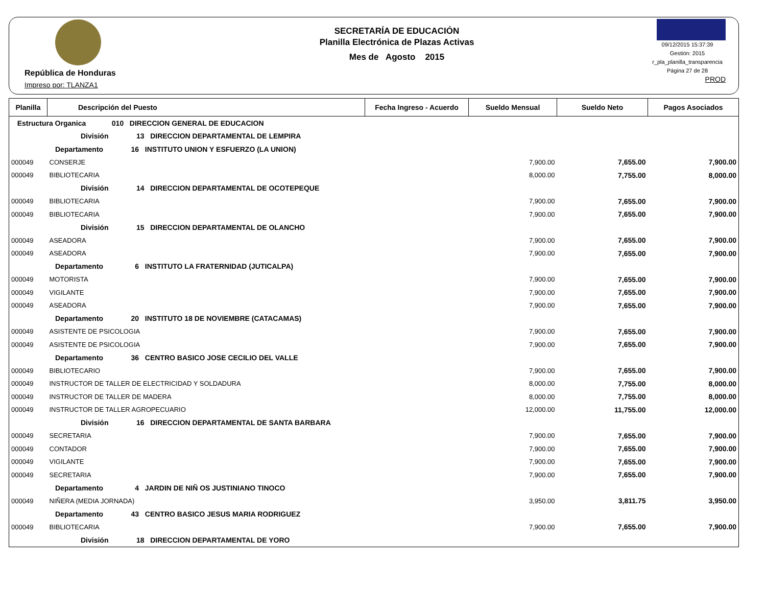República de Honduras
Impreso por: TLANZA1
SECRETARÍA DE EDUCACIÓN
Planilla Electrónica de Plazas Activas
Mes de Agosto 2015
09/12/2015 15:37:39
Gestión: 2015
r_pla_planilla_transparencia
Página 27 de 28
PROD
| Planilla | Descripción del Puesto | Fecha Ingreso - Acuerdo | Sueldo Mensual | Sueldo Neto | Pagos Asociados |
| --- | --- | --- | --- | --- | --- |
| Estructura Organica 010 DIRECCION GENERAL DE EDUCACION | | | | | |
| División 13 DIRECCION DEPARTAMENTAL DE LEMPIRA | | | | | |
| Departamento 16 INSTITUTO UNION Y ESFUERZO (LA UNION) | | | | | |
| 000049 | CONSERJE | | 7,900.00 | 7,655.00 | 7,900.00 |
| 000049 | BIBLIOTECARIA | | 8,000.00 | 7,755.00 | 8,000.00 |
| División 14 DIRECCION DEPARTAMENTAL DE OCOTEPEQUE | | | | | |
| 000049 | BIBLIOTECARIA | | 7,900.00 | 7,655.00 | 7,900.00 |
| 000049 | BIBLIOTECARIA | | 7,900.00 | 7,655.00 | 7,900.00 |
| División 15 DIRECCION DEPARTAMENTAL DE OLANCHO | | | | | |
| 000049 | ASEADORA | | 7,900.00 | 7,655.00 | 7,900.00 |
| 000049 | ASEADORA | | 7,900.00 | 7,655.00 | 7,900.00 |
| Departamento 6 INSTITUTO LA FRATERNIDAD (JUTICALPA) | | | | | |
| 000049 | MOTORISTA | | 7,900.00 | 7,655.00 | 7,900.00 |
| 000049 | VIGILANTE | | 7,900.00 | 7,655.00 | 7,900.00 |
| 000049 | ASEADORA | | 7,900.00 | 7,655.00 | 7,900.00 |
| Departamento 20 INSTITUTO 18 DE NOVIEMBRE (CATACAMAS) | | | | | |
| 000049 | ASISTENTE DE PSICOLOGIA | | 7,900.00 | 7,655.00 | 7,900.00 |
| 000049 | ASISTENTE DE PSICOLOGIA | | 7,900.00 | 7,655.00 | 7,900.00 |
| Departamento 36 CENTRO BASICO JOSE CECILIO DEL VALLE | | | | | |
| 000049 | BIBLIOTECARIO | | 7,900.00 | 7,655.00 | 7,900.00 |
| 000049 | INSTRUCTOR DE TALLER DE ELECTRICIDAD Y SOLDADURA | | 8,000.00 | 7,755.00 | 8,000.00 |
| 000049 | INSTRUCTOR DE TALLER DE MADERA | | 8,000.00 | 7,755.00 | 8,000.00 |
| 000049 | INSTRUCTOR DE TALLER AGROPECUARIO | | 12,000.00 | 11,755.00 | 12,000.00 |
| División 16 DIRECCION DEPARTAMENTAL DE SANTA BARBARA | | | | | |
| 000049 | SECRETARIA | | 7,900.00 | 7,655.00 | 7,900.00 |
| 000049 | CONTADOR | | 7,900.00 | 7,655.00 | 7,900.00 |
| 000049 | VIGILANTE | | 7,900.00 | 7,655.00 | 7,900.00 |
| 000049 | SECRETARIA | | 7,900.00 | 7,655.00 | 7,900.00 |
| Departamento 4 JARDIN DE NIÑ OS JUSTINIANO TINOCO | | | | | |
| 000049 | NIÑERA (MEDIA JORNADA) | | 3,950.00 | 3,811.75 | 3,950.00 |
| Departamento 43 CENTRO BASICO JESUS MARIA RODRIGUEZ | | | | | |
| 000049 | BIBLIOTECARIA | | 7,900.00 | 7,655.00 | 7,900.00 |
| División 18 DIRECCION DEPARTAMENTAL DE YORO | | | | | |